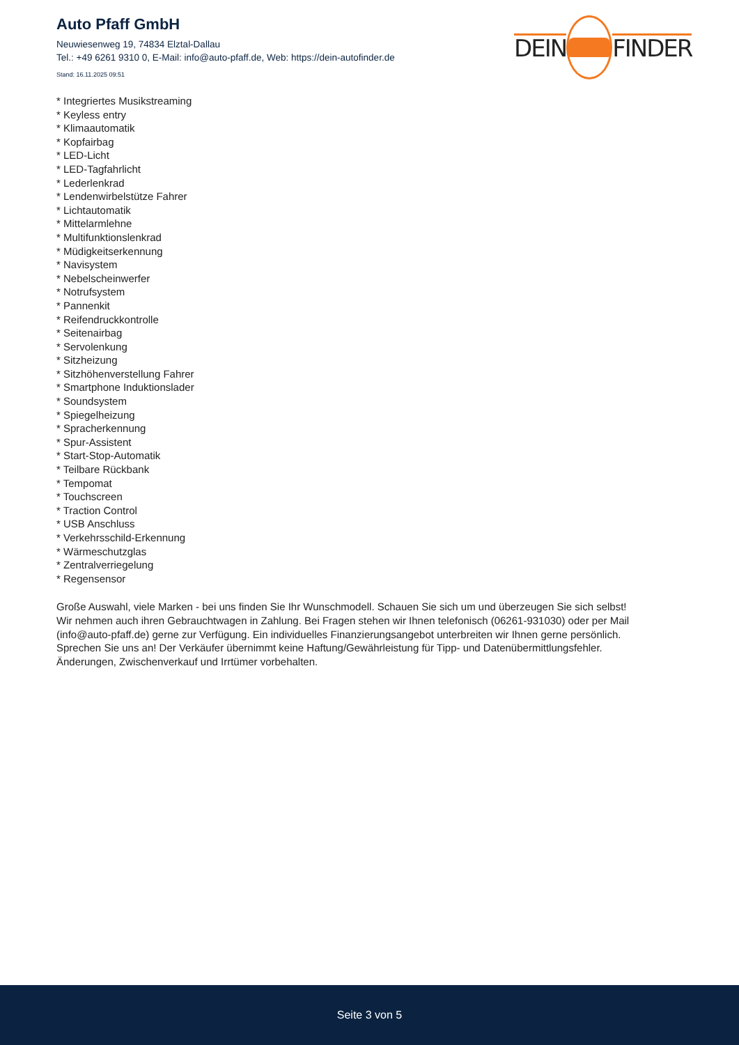Auto Pfaff GmbH
Neuwiesenweg 19, 74834 Elztal-Dallau
Tel.: +49 6261 9310 0, E-Mail: info@auto-pfaff.de, Web: https://dein-autofinder.de
Stand: 16.11.2025 09:51
DEIN FINDER
* Integriertes Musikstreaming
* Keyless entry
* Klimaautomatik
* Kopfairbag
* LED-Licht
* LED-Tagfahrlicht
* Lederlenkrad
* Lendenwirbelstütze Fahrer
* Lichtautomatik
* Mittelarmlehne
* Multifunktionslenkrad
* Müdigkeitserkennung
* Navisystem
* Nebelscheinwerfer
* Notrufsystem
* Pannenkit
* Reifendruckkontrolle
* Seitenairbag
* Servolenkung
* Sitzheizung
* Sitzhöhenverstellung Fahrer
* Smartphone Induktionslader
* Soundsystem
* Spiegelheizung
* Spracherkennung
* Spur-Assistent
* Start-Stop-Automatik
* Teilbare Rückbank
* Tempomat
* Touchscreen
* Traction Control
* USB Anschluss
* Verkehrsschild-Erkennung
* Wärmeschutzglas
* Zentralverriegelung
* Regensensor
Große Auswahl, viele Marken - bei uns finden Sie Ihr Wunschmodell. Schauen Sie sich um und überzeugen Sie sich selbst! Wir nehmen auch ihren Gebrauchtwagen in Zahlung. Bei Fragen stehen wir Ihnen telefonisch (06261-931030) oder per Mail (info@auto-pfaff.de) gerne zur Verfügung. Ein individuelles Finanzierungsangebot unterbreiten wir Ihnen gerne persönlich. Sprechen Sie uns an! Der Verkäufer übernimmt keine Haftung/Gewährleistung für Tipp- und Datenübermittlungsfehler. Änderungen, Zwischenverkauf und Irrtümer vorbehalten.
Seite 3 von 5